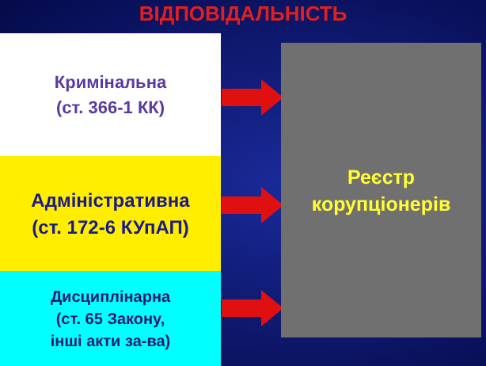ВІДПОВІДАЛЬНІСТЬ
Кримінальна
(ст. 366-1 КК)
Адміністративна
(ст. 172-6 КУпАП)
Дисциплінарна
(ст. 65 Закону,
інші акти за-ва)
Реєстр
корупціонерів